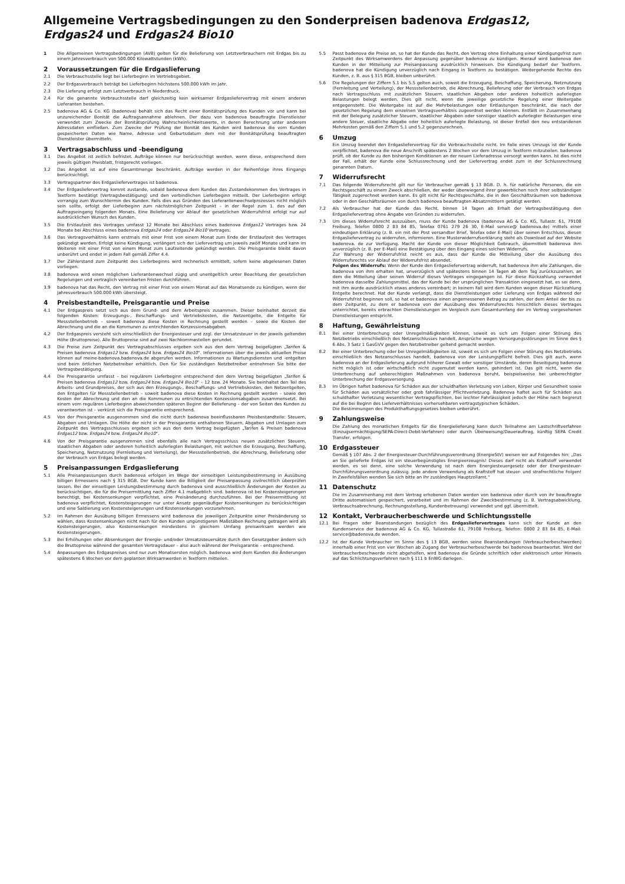Allgemeine Vertragsbedingungen zu den Sonderpreisen badenova Erdgas12, Erdgas24 und Erdgas24 Bio10
1 Die Allgemeinen Vertragsbedingungen (AVB) gelten für die Belieferung von Letztverbrauchern mit Erdgas bis zu einem Jahresverbrauch von 500.000 Kilowattstunden (kWh).
2 Voraussetzungen für die Erdgaslieferung
2.1 Die Verbrauchsstelle liegt bei Lieferbeginn im Vertriebsgebiet.
2.2 Der Erdgasverbrauch beträgt bei Lieferbeginn höchstens 500.000 kWh im Jahr.
2.3 Die Lieferung erfolgt zum Letztverbrauch in Niederdruck.
2.4 Für die genannte Verbrauchsstelle darf gleichzeitig kein wirksamer Erdgasliefervertrag mit einem anderen Lieferanten bestehen.
2.5 badenova AG & Co. KG (badenova) behält sich das Recht einer Bonitätsprüfung des Kunden vor und kann bei unzureichender Bonität die Auftragsannahme ablehnen. Der dazu von badenova beauftragte Dienstleister verwendet zum Zwecke der Bonitätsprüfung Wahrscheinlichkeitswerte, in deren Berechnung unter anderem Adressdaten einfließen. Zum Zwecke der Prüfung der Bonität des Kunden wird badenova die vom Kunden gespeicherten Daten wie Name, Adresse und Geburtsdatum dem mit der Bonitätsprüfung beauftragten Dienstleister übermitteln.
3 Vertragsabschluss und -beendigung
3.1 Das Angebot ist zeitlich befristet. Aufträge können nur berücksichtigt werden, wenn diese, entsprechend dem jeweils gültigen Preisblatt, fristgerecht vorliegen.
3.2 Das Angebot ist auf eine Gesamtmenge beschränkt. Aufträge werden in der Reihenfolge ihres Eingangs berücksichtigt.
3.3 Vertragspartner des Erdgasliefervertrages ist badenova.
3.4 Der Erdgasliefervertrag kommt zustande, sobald badenova dem Kunden das Zustandekommen des Vertrages in Textform bestätigt (Vertragsbestätigung) und den verbindlichen Lieferbeginn mitteilt. Der Lieferbeginn erfolgt vorrangig zum Wunschtermin des Kunden. Falls dies aus Gründen des Lieferantenwechselprozesses nicht möglich sein sollte, erfolgt der Lieferbeginn zum nächstmöglichen Zeitpunkt – in der Regel zum 1. des auf den Auftragseingang folgenden Monats. Eine Belieferung vor Ablauf der gesetzlichen Widerrufsfrist erfolgt nur auf ausdrücklichen Wunsch des Kunden.
3.5 Die Erstlaufzeit des Vertrages umfasst 12 Monate bei Abschluss eines badenova Erdgas12 Vertrages bzw. 24 Monate bei Abschluss eines badenova Erdgas24 oder Erdgas24 Bio10 Vertrages.
3.6 Das Vertragsverhältnis kann erstmals mit einer Frist von einem Monat zum Ende der Erstlaufzeit des Vertrages gekündigt werden. Erfolgt keine Kündigung, verlängert sich der Liefervertrag um jeweils zwölf Monate und kann im Weiteren mit einer Frist von einem Monat zum Laufzeitende gekündigt werden. Die Preisgarantie bleibt davon unberührt und endet in jedem Fall gemäß Ziffer 4.4.
3.7 Der Zählerstand zum Zeitpunkt des Lieferbeginns wird rechnerisch ermittelt, sofern keine abgelesenen Daten vorliegen.
3.8 badenova wird einen möglichen Lieferantenwechsel zügig und unentgeltlich unter Beachtung der gesetzlichen Regelungen und vertraglich vereinbarten Fristen durchführen.
3.9 badenova hat das Recht, den Vertrag mit einer Frist von einem Monat auf das Monatsende zu kündigen, wenn der Jahresverbrauch 500.000 kWh übersteigt.
4 Preisbestandteile, Preisgarantie und Preise
4.1 Der Erdgaspreis setzt sich aus dem Grund- und dem Arbeitspreis zusammen. Dieser beinhaltet derzeit die folgenden Kosten: Erzeugungs-, Beschaffungs- und Vertriebskosten, die Netzentgelte, die Entgelte für Messstellenbetrieb – soweit badenova diese Kosten in Rechnung gestellt werden – sowie die Kosten der Abrechnung und die an die Kommunen zu entrichtenden Konzessionsabgaben.
4.2 Der Erdgaspreis versteht sich einschließlich der Energiesteuer und zzgl. der Umsatzsteuer in der jeweils geltenden Höhe (Bruttopreise). Alle Bruttopreise sind auf zwei Nachkommastellen gerundet.
4.3 Die Preise zum Zeitpunkt des Vertragsabschlusses ergeben sich aus den dem Vertrag beigefügten „Tarifen & Preisen badenova Erdgas12 bzw. Erdgas24 bzw. Erdgas24 Bio10“. Informationen über die jeweils aktuellen Preise können auf meine-badenova.badenova.de abgerufen werden. Informationen zu Wartungsdiensten und -entgelten sind beim örtlichen Netzbetreiber erhältlich. Den für Sie zuständigen Netzbetreiber entnehmen Sie bitte der Vertragsbestätigung.
4.4 Die Preisgarantie umfasst – bei regulärem Lieferbeginn entsprechend den dem Vertrag beigefügten „Tarifen & Preisen badenova Erdgas12 bzw. Erdgas24 bzw. Erdgas24 Bio10“ – 12 bzw. 24 Monate. Sie beinhaltet den Teil des Arbeits- und Grundpreises, der sich aus den Erzeugungs-, Beschaffungs- und Vertriebskosten, den Netzentgelten, den Entgelten für Messstellenbetrieb – soweit badenova diese Kosten in Rechnung gestellt werden – sowie den Kosten der Abrechnung und den an die Kommunen zu entrichtenden Konzessionsabgaben zusammensetzt. Bei einem vom regulären Lieferbeginn abweichenden späteren Beginn der Belieferung – der von Seiten des Kunden zu verantworten ist – verkürzt sich die Preisgarantie entsprechend.
4.5 Von der Preisgarantie ausgenommen sind die nicht durch badenova beeinflussbaren Preisbestandteile: Steuern, Abgaben und Umlagen. Die Höhe der nicht in der Preisgarantie enthaltenen Steuern, Abgaben und Umlagen zum Zeitpunkt des Vertragsschlusses ergeben sich aus den dem Vertrag beigefügten „Tarifen & Preisen badenova Erdgas12 bzw. Erdgas24 bzw. Erdgas24 Bio10“.
4.6 Von der Preisgarantie ausgenommen sind ebenfalls alle nach Vertragsschluss neuen zusätzlichen Steuern, staatlichen Abgaben oder anderen hoheitlich auferlegten Belastungen, mit welchen die Erzeugung, Beschaffung, Speicherung, Netznutzung (Fernleitung und Verteilung), der Messstellenbetrieb, die Abrechnung, Belieferung oder der Verbrauch von Erdgas belegt werden.
5 Preisanpassungen Erdgaslieferung
5.1 Alle Preisanpassungen durch badenova erfolgen im Wege der einseitigen Leistungsbestimmung in Ausübung billigen Ermessens nach § 315 BGB. Der Kunde kann die Billigkeit der Preisanpassung zivilrechtlich überprüfen lassen. Bei der einseitigen Leistungsbestimmung durch badenova sind ausschließlich Änderungen der Kosten zu berücksichtigen, die für die Preisermittlung nach Ziffer 4.1 maßgeblich sind. badenova ist bei Kostensteigerungen berechtigt, bei Kostensenkungen verpflichtet, eine Preisänderung durchzuführen. Bei der Preisermittlung ist badenova verpflichtet, Kostensteigerungen nur unter Ansatz gegenläufiger Kostensenkungen zu berücksichtigen und eine Saldierung von Kostensteigerungen und Kostensenkungen vorzunehmen.
5.2 Im Rahmen der Ausübung billigen Ermessens wird badenova die jeweiligen Zeitpunkte einer Preisänderung so wählen, dass Kostensenkungen nicht nach für den Kunden ungünstigeren Maßstäben Rechnung getragen wird als Kostensteigerungen, also Kostensenkungen mindestens in gleichem Umfang preiswirksam werden wie Kostensteigerungen.
5.3 Bei Erhöhungen oder Absenkungen der Energie- und/oder Umsatzsteuersätze durch den Gesetzgeber ändern sich die Bruttopreise während der gesamten Vertragsdauer – also auch während der Preisgarantie – entsprechend.
5.4 Anpassungen des Erdgaspreises sind nur zum Monatsersten möglich. badenova wird dem Kunden die Änderungen spätestens 6 Wochen vor dem geplanten Wirksamwerden in Textform mitteilen.
5.5 Passt badenova die Preise an, so hat der Kunde das Recht, den Vertrag ohne Einhaltung einer Kündigungsfrist zum Zeitpunkt des Wirksamwerdens der Anpassung gegenüber badenova zu kündigen. Hierauf wird badenova den Kunden in der Mitteilung zur Preisanpassung ausdrücklich hinweisen. Die Kündigung bedarf der Textform. badenova hat die Kündigung unverzüglich nach Eingang in Textform zu bestätigen. Weitergehende Rechte des Kunden, z. B. aus § 315 BGB, bleiben unberührt.
5.6 Die Regelungen der Ziffern 5.1 bis 5.5 gelten auch, soweit die Erzeugung, Beschaffung, Speicherung, Netznutzung (Fernleitung und Verteilung), der Messstellenbetrieb, die Abrechnung, Belieferung oder der Verbrauch von Erdgas nach Vertragsschluss mit zusätzlichen Steuern, staatlichen Abgaben oder anderen hoheitlich auferlegten Belastungen belegt werden. Dies gilt nicht, wenn die jeweilige gesetzliche Regelung einer Weitergabe entgegensteht. Die Weitergabe ist auf die Mehrbelastungen oder Entlastungen beschränkt, die nach der gesetzlichen Regelung dem einzelnen Vertragsverhältnis zugeordnet werden können. Entfällt im Zusammenhang mit der Belegung zusätzlicher Steuern, staatlicher Abgaben oder sonstiger staatlich auferlegter Belastungen eine andere Steuer, staatliche Abgabe oder hoheitlich auferlegte Belastung, ist dieser Entfall den neu entstandenen Mehrkosten gemäß den Ziffern 5.1 und 5.2 gegenzurechnen.
6 Umzug
Ein Umzug beendet den Erdgasliefervertrag für die Verbrauchsstelle nicht. Im Falle eines Umzugs ist der Kunde verpflichtet, badenova die neue Anschrift spätestens 2 Wochen vor dem Umzug in Textform mitzuteilen. badenova prüft, ob der Kunde zu den bisherigen Konditionen an der neuen Lieferadresse versorgt werden kann. Ist dies nicht der Fall, erhält der Kunde eine Schlussrechnung und der Liefervertrag endet zum in der Schlussrechnung genannten Datum.
7 Widerrufsrecht
7.1 Das folgende Widerrufsrecht gilt nur für Verbraucher gemäß § 13 BGB. D. h. für natürliche Personen, die ein Rechtsgeschäft zu einem Zweck abschließen, der weder überwiegend ihrer gewerblichen noch ihrer selbständigen Tätigkeit zugerechnet werden kann. Es gilt nicht für Rechtsgeschäfte, die in den Geschäftsräumen von badenova oder in den Geschäftsräumen von durch badenova beauftragten Absatzmittlern getätigt werden.
7.2 Als Verbraucher hat der Kunde das Recht, binnen 14 Tagen ab Erhalt der Vertragsbestätigung den Erdgasliefervertrag ohne Angabe von Gründen zu widerrufen.
7.3 Um dieses Widerrufsrecht auszuüben, muss der Kunde badenova (badenova AG & Co. KG, Tullastr. 61, 79108 Freiburg, Telefon 0800 2 83 84 85, Telefax 0761 279 26 30, E-Mail service@ badenova.de) mittels einer eindeutigen Erklärung (z. B. ein mit der Post versandter Brief, Telefax oder E-Mail) über seinen Entschluss, diesen Erdgasliefervertrag zu widerrufen, informieren. Eine Musterwiderrufserklärung steht als Download auf der Website badenova. de zur Verfügung. Macht der Kunde von dieser Möglichkeit Gebrauch, übermittelt badenova ihm unverzüglich (z. B. per E-Mail) eine Bestätigung über den Eingang eines solchen Widerrufs.
Zur Wahrung der Widerrufsfrist reicht es aus, dass der Kunde die Mitteilung über die Ausübung des Widerrufsrechts vor Ablauf der Widerrufsfrist absendet.
Folgen des Widerrufs: Wenn der Kunde den Erdgasliefervertrag widerruft, hat badenova ihm alle Zahlungen, die badenova von ihm erhalten hat, unverzüglich und spätestens binnen 14 Tagen ab dem Tag zurückzuzahlen, an dem die Mitteilung über seinen Widerruf dieses Vertrages eingegangen ist. Für diese Rückzahlung verwendet badenova dasselbe Zahlungsmittel, das der Kunde bei der ursprünglichen Transaktion eingesetzt hat, es sei denn, mit ihm wurde ausdrücklich etwas anderes vereinbart; in keinem Fall wird dem Kunden wegen dieser Rückzahlung Entgelte berechnet. Hat der Kunde verlangt, dass die Dienstleistungen oder Lieferung von Erdgas während der Widerrufsfrist beginnen soll, so hat er badenova einen angemessenen Betrag zu zahlen, der dem Anteil der bis zu dem Zeitpunkt, zu dem er badenova von der Ausübung des Widerrufsrechts hinsichtlich dieses Vertrages unterrichtet, bereits erbrachten Dienstleistungen im Vergleich zum Gesamtumfang der im Vertrag vorgesehenen Dienstleistungen entspricht.
8 Haftung, Gewährleistung
8.1 Bei einer Unterbrechung oder Unregelmäßigkeiten können, soweit es sich um Folgen einer Störung des Netzbetriebs einschließlich des Netzanschlusses handelt, Ansprüche wegen Versorgungsstörungen im Sinne des § 6 Abs. 3 Satz 1 GasGVV gegen den Netzbetreiber geltend gemacht werden.
8.2 Bei einer Unterbrechung oder bei Unregelmäßigkeiten ist, soweit es sich um Folgen einer Störung des Netzbetriebs einschließlich des Netzanschlusses handelt, badenova von der Leistungspflicht befreit. Dies gilt auch, wenn badenova an der Erdgaslieferung aufgrund höherer Gewalt oder sonstiger Umstände, deren Beseitigung badenova nicht möglich ist oder wirtschaftlich nicht zugemutet werden kann, gehindert ist. Das gilt nicht, wenn die Unterbrechung auf unberechtigten Maßnahmen von badenova beruht, beispielsweise bei unberechtigter Unterbrechung der Erdgasversorgung.
8.3 Im Übrigen haftet badenova für Schäden aus der schuldhaften Verletzung von Leben, Körper und Gesundheit sowie für Schäden aus vorsätzlicher oder grob fahrlässiger Pflichtverletzung. Badenova haftet auch für Schäden aus schuldhafter Verletzung wesentlicher Vertragspflichten, bei leichter Fahrlässigkeit jedoch der Höhe nach begrenzt auf die bei Beginn des Lieferverhältnisses vorhersehbaren vertragstypischen Schäden.
Die Bestimmungen des Produkthaftungsgesetzes bleiben unberührt.
9 Zahlungsweise
Die Zahlung des monatlichen Entgelts für die Energielieferung kann durch Teilnahme am Lastschriftverfahren (Einzugsermächtigung/SEPA-Direct-Debit-Verfahren) oder durch Überweisung/Dauerauftrag, künftig SEPA Credit Transfer, erfolgen.
10 Erdgassteuer
Gemäß § 107 Abs. 2 der Energiesteuer-Durchführungsverordnung (EnergieStV) weisen wir auf Folgendes hin: „Das an Sie gelieferte Erdgas ist ein steuerbegünstigtes Energieerzeugnis! Dieses darf nicht als Kraftstoff verwendet werden, es sei denn, eine solche Verwendung ist nach dem Energiesteuergesetz oder der Energiesteuer-Durchführungsverordnung zulässig. Jede andere Verwendung als Kraftstoff hat steuer- und strafrechtliche Folgen! In Zweifelsfällen wenden Sie sich bitte an Ihr zuständiges Hauptzollamt.“
11 Datenschutz
Die im Zusammenhang mit dem Vertrag erhobenen Daten werden von badenova oder durch von ihr beauftragte Dritte automatisiert gespeichert, verarbeitet und im Rahmen der Zweckbestimmung (z. B. Vertragsabwicklung, Verbrauchsabrechnung, Rechnungsstellung, Kundenbetreuung) verwendet und ggf. übermittelt.
12 Kontakt, Verbraucherbeschwerde und Schlichtungsstelle
12.1 Bei Fragen oder Beanstandungen bezüglich des Erdgasliefervertrages kann sich der Kunde an den Kundenservice der badenova AG & Co. KG, Tullastraße 61, 79108 Freiburg, Telefon: 0800 2 83 84 85, E-Mail: service@badenova.de wenden.
12.2 Ist der Kunde Verbraucher im Sinne des § 13 BGB, werden seine Beanstandungen (Verbraucherbeschwerden) innerhalb einer Frist von vier Wochen ab Zugang der Verbraucherbeschwerde bei badenova beantwortet. Wird der Verbraucherbeschwerde nicht abgeholfen, wird badenova die Gründe schriftlich oder elektronisch unter Hinweis auf das Schlichtungsverfahren nach § 111 b EnWG darlegen.